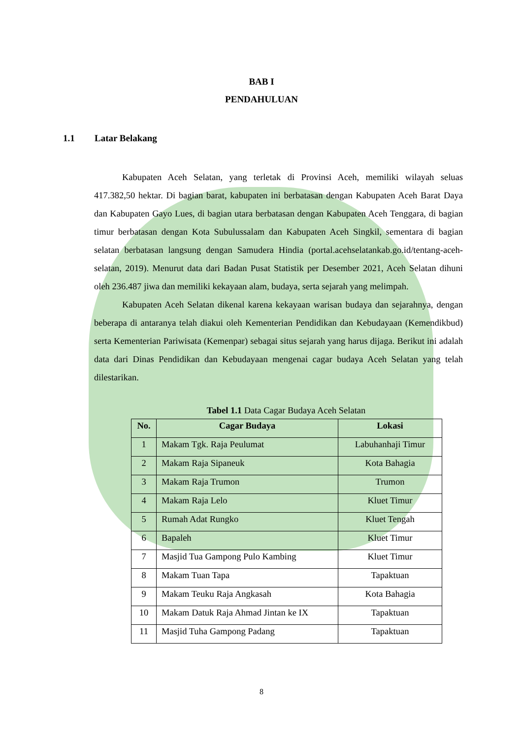BAB I
PENDAHULUAN
1.1 Latar Belakang
Kabupaten Aceh Selatan, yang terletak di Provinsi Aceh, memiliki wilayah seluas 417.382,50 hektar. Di bagian barat, kabupaten ini berbatasan dengan Kabupaten Aceh Barat Daya dan Kabupaten Gayo Lues, di bagian utara berbatasan dengan Kabupaten Aceh Tenggara, di bagian timur berbatasan dengan Kota Subulussalam dan Kabupaten Aceh Singkil, sementara di bagian selatan berbatasan langsung dengan Samudera Hindia (portal.acehselatankab.go.id/tentang-aceh-selatan, 2019). Menurut data dari Badan Pusat Statistik per Desember 2021, Aceh Selatan dihuni oleh 236.487 jiwa dan memiliki kekayaan alam, budaya, serta sejarah yang melimpah.
Kabupaten Aceh Selatan dikenal karena kekayaan warisan budaya dan sejarahnya, dengan beberapa di antaranya telah diakui oleh Kementerian Pendidikan dan Kebudayaan (Kemendikbud) serta Kementerian Pariwisata (Kemenpar) sebagai situs sejarah yang harus dijaga. Berikut ini adalah data dari Dinas Pendidikan dan Kebudayaan mengenai cagar budaya Aceh Selatan yang telah dilestarikan.
Tabel 1.1 Data Cagar Budaya Aceh Selatan
| No. | Cagar Budaya | Lokasi |
| --- | --- | --- |
| 1 | Makam Tgk. Raja Peulumat | Labuhanhaji Timur |
| 2 | Makam Raja Sipaneuk | Kota Bahagia |
| 3 | Makam Raja Trumon | Trumon |
| 4 | Makam Raja Lelo | Kluet Timur |
| 5 | Rumah Adat Rungko | Kluet Tengah |
| 6 | Bapaleh | Kluet Timur |
| 7 | Masjid Tua Gampong Pulo Kambing | Kluet Timur |
| 8 | Makam Tuan Tapa | Tapaktuan |
| 9 | Makam Teuku Raja Angkasah | Kota Bahagia |
| 10 | Makam Datuk Raja Ahmad Jintan ke IX | Tapaktuan |
| 11 | Masjid Tuha Gampong Padang | Tapaktuan |
8